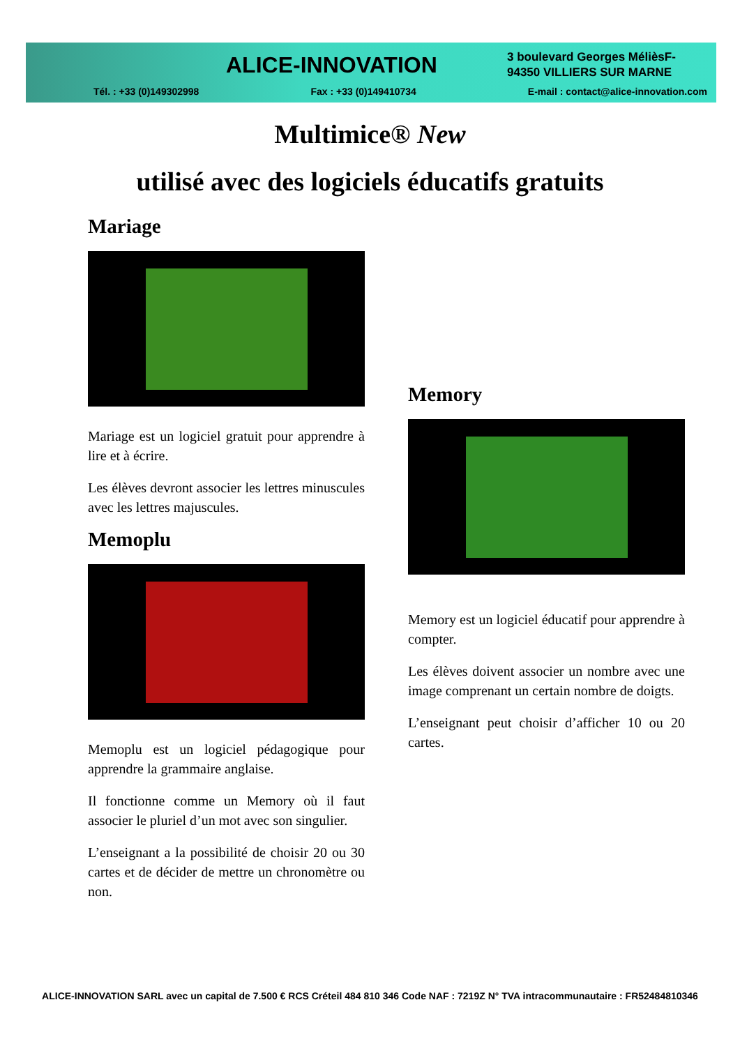ALICE-INNOVATION
3 boulevard Georges MélièsF-
94350 VILLIERS SUR MARNE
Tél. : +33 (0)149302998 Fax : +33 (0)149410734 E-mail : contact@alice-innovation.com
Multimice® New
utilisé avec des logiciels éducatifs gratuits
Mariage
Mariage est un logiciel gratuit pour apprendre à lire et à écrire.
Les élèves devront associer les lettres minuscules avec les lettres majuscules.
Memoplu
Memoplu est un logiciel pédagogique pour apprendre la grammaire anglaise.
Il fonctionne comme un Memory où il faut associer le pluriel d’un mot avec son singulier.
L’enseignant a la possibilité de choisir 20 ou 30 cartes et de décider de mettre un chronomètre ou non.
Memory
Memory est un logiciel éducatif pour apprendre à compter.
Les élèves doivent associer un nombre avec une image comprenant un certain nombre de doigts.
L’enseignant peut choisir d’afficher 10 ou 20 cartes.
ALICE-INNOVATION SARL avec un capital de 7.500 € RCS Créteil 484 810 346 Code NAF : 7219Z N° TVA intracommunautaire : FR52484810346